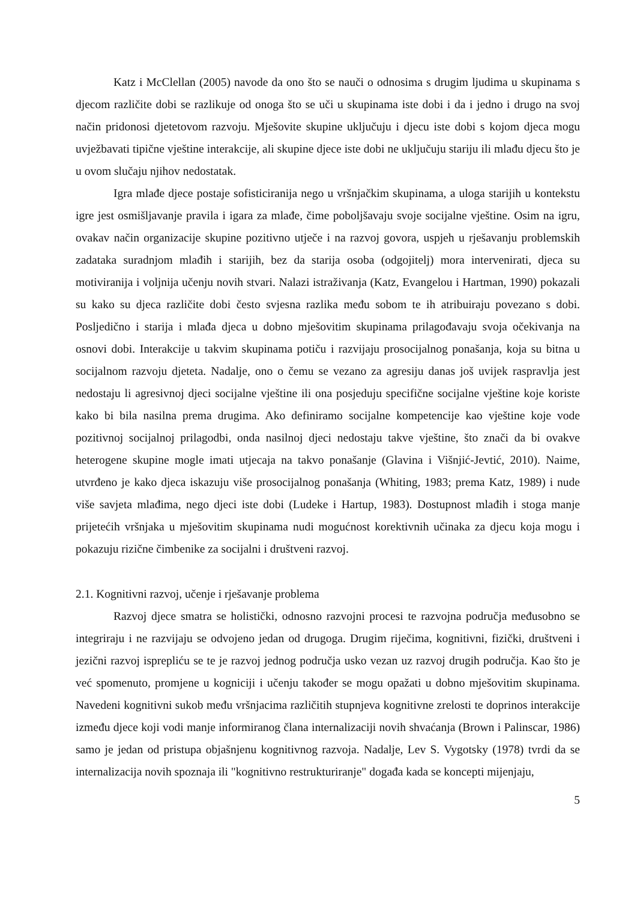Katz i McClellan (2005) navode da ono što se nauči o odnosima s drugim ljudima u skupinama s djecom različite dobi se razlikuje od onoga što se uči u skupinama iste dobi i da i jedno i drugo na svoj način pridonosi djetetovom razvoju. Mješovite skupine uključuju i djecu iste dobi s kojom djeca mogu uvježbavati tipične vještine interakcije, ali skupine djece iste dobi ne uključuju stariju ili mlađu djecu što je u ovom slučaju njihov nedostatak.
Igra mlađe djece postaje sofisticiranija nego u vršnjačkim skupinama, a uloga starijih u kontekstu igre jest osmišljavanje pravila i igara za mlađe, čime poboljšavaju svoje socijalne vještine. Osim na igru, ovakav način organizacije skupine pozitivno utječe i na razvoj govora, uspjeh u rješavanju problemskih zadataka suradnjom mlađih i starijih, bez da starija osoba (odgojitelj) mora intervenirati, djeca su motiviranija i voljnija učenju novih stvari. Nalazi istraživanja (Katz, Evangelou i Hartman, 1990) pokazali su kako su djeca različite dobi često svjesna razlika među sobom te ih atribuiraju povezano s dobi. Posljedično i starija i mlađa djeca u dobno mješovitim skupinama prilagođavaju svoja očekivanja na osnovi dobi. Interakcije u takvim skupinama potiču i razvijaju prosocijalnog ponašanja, koja su bitna u socijalnom razvoju djeteta. Nadalje, ono o čemu se vezano za agresiju danas još uvijek raspravlja jest nedostaju li agresivnoj djeci socijalne vještine ili ona posjeduju specifične socijalne vještine koje koriste kako bi bila nasilna prema drugima. Ako definiramo socijalne kompetencije kao vještine koje vode pozitivnoj socijalnoj prilagodbi, onda nasilnoj djeci nedostaju takve vještine, što znači da bi ovakve heterogene skupine mogle imati utjecaja na takvo ponašanje (Glavina i Višnjić-Jevtić, 2010). Naime, utvrđeno je kako djeca iskazuju više prosocijalnog ponašanja (Whiting, 1983; prema Katz, 1989) i nude više savjeta mlađima, nego djeci iste dobi (Ludeke i Hartup, 1983). Dostupnost mlađih i stoga manje prijetećih vršnjaka u mješovitim skupinama nudi mogućnost korektivnih učinaka za djecu koja mogu i pokazuju rizične čimbenike za socijalni i društveni razvoj.
2.1. Kognitivni razvoj, učenje i rješavanje problema
Razvoj djece smatra se holistički, odnosno razvojni procesi te razvojna područja međusobno se integriraju i ne razvijaju se odvojeno jedan od drugoga. Drugim riječima, kognitivni, fizički, društveni i jezični razvoj isprepliću se te je razvoj jednog područja usko vezan uz razvoj drugih područja. Kao što je već spomenuto, promjene u kogniciji i učenju također se mogu opažati u dobno mješovitim skupinama. Navedeni kognitivni sukob među vršnjacima različitih stupnjeva kognitivne zrelosti te doprinos interakcije između djece koji vodi manje informiranog člana internalizaciji novih shvaćanja (Brown i Palinscar, 1986) samo je jedan od pristupa objašnjenu kognitivnog razvoja. Nadalje, Lev S. Vygotsky (1978) tvrdi da se internalizacija novih spoznaja ili "kognitivno restrukturiranje" događa kada se koncepti mijenjaju,
5